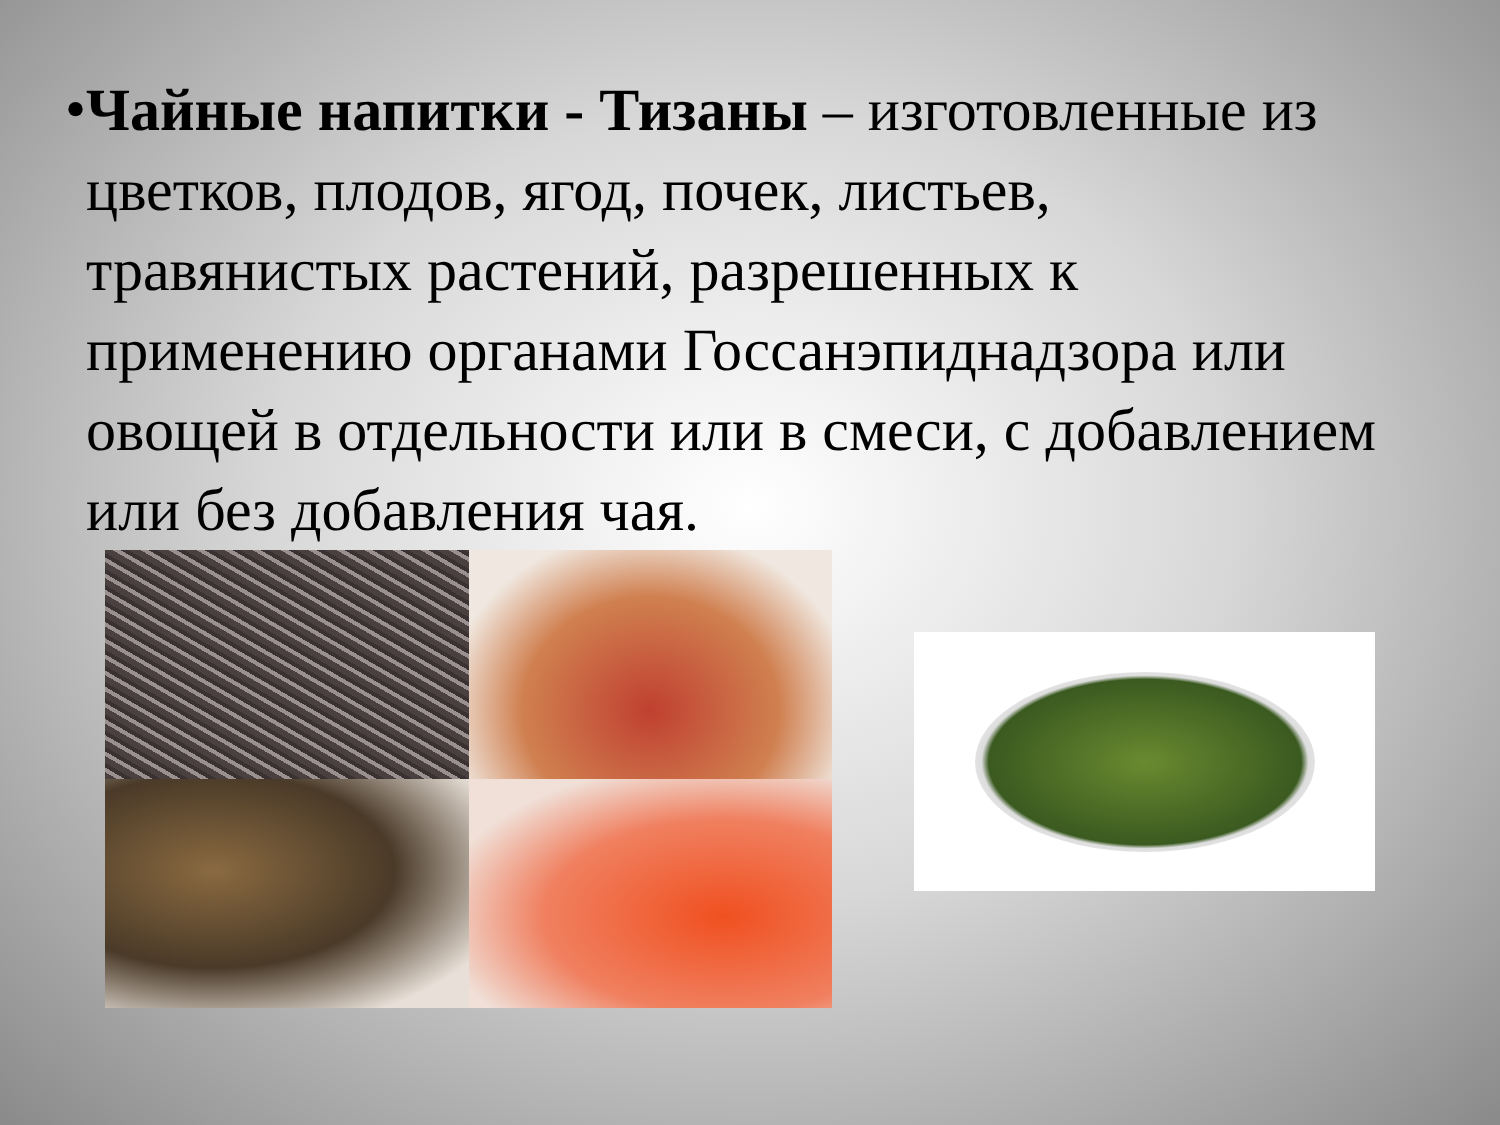•
Чайные напитки - Тизаны – изготовленные из цветков, плодов, ягод, почек, листьев, травянистых растений, разрешенных к применению органами Госсанэпиднадзора или овощей в отдельности или в смеси, с добавлением или без добавления чая.